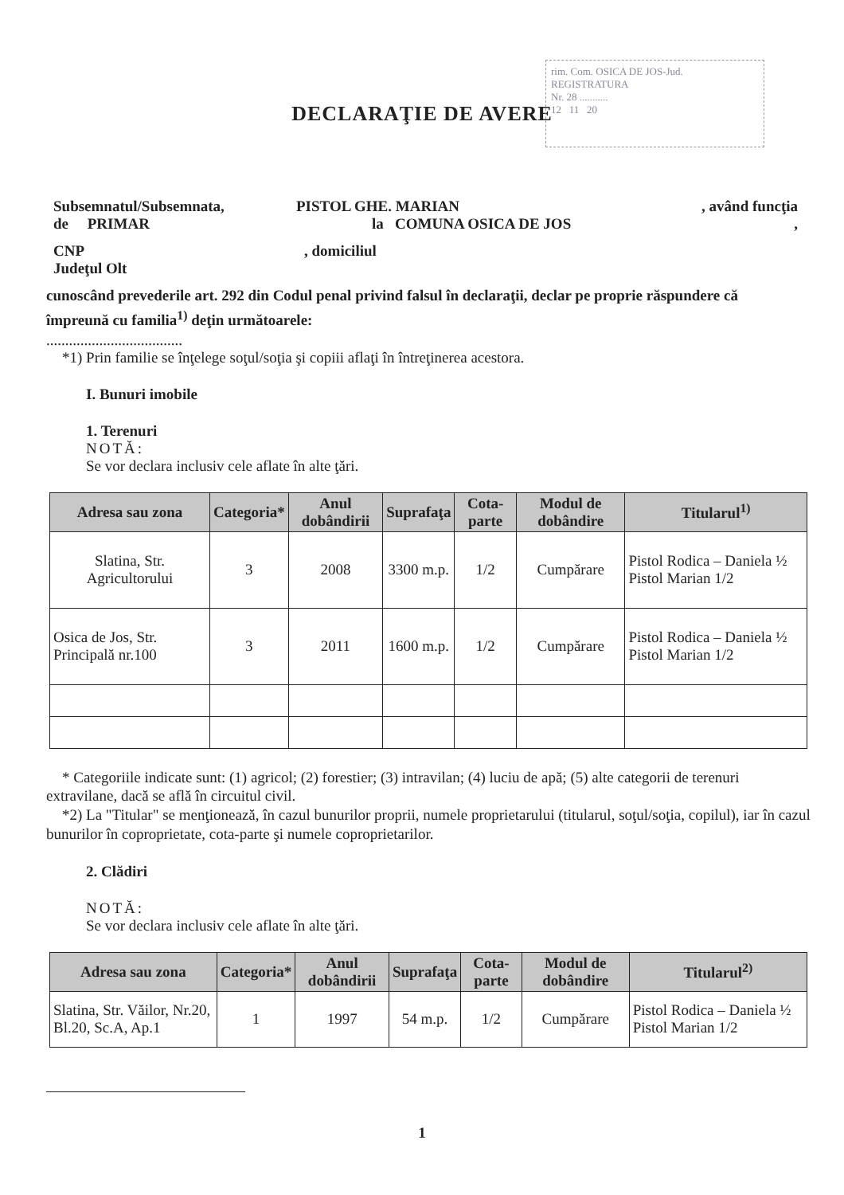rim. Com. OSICA DE JOS-Jud.
REGISTRATURA
Nr. 28 ...........
12 11 20
DECLARAŢIE DE AVERE
Subsemnatul/Subsemnata, PISTOL GHE. MARIAN, având funcţia
de PRIMAR la COMUNA OSICA DE JOS,
CNP, domiciliul
Judeţul Olt
cunoscând prevederile art. 292 din Codul penal privind falsul în declaraţii, declar pe proprie răspundere că împreună cu familia<sup>1)</sup> deţin următoarele:
....................................
*1) Prin familie se înţelege soţul/soţia şi copiii aflaţi în întreţinerea acestora.
I. Bunuri imobile
1. Terenuri
NOTĂ:
Se vor declara inclusiv cele aflate în alte ţări.
| Adresa sau zona | Categoria* | Anul dobândirii | Suprafaţa | Cota-parte | Modul de dobândire | Titularul<sup>1)</sup> |
| --- | --- | --- | --- | --- | --- | --- |
| Slatina, Str. Agricultorului | 3 | 2008 | 3300 m.p. | 1/2 | Cumpărare | Pistol Rodica – Daniela ½ Pistol Marian 1/2 |
| Osica de Jos, Str. Principală nr.100 | 3 | 2011 | 1600 m.p. | 1/2 | Cumpărare | Pistol Rodica – Daniela ½ Pistol Marian 1/2 |
* Categoriile indicate sunt: (1) agricol; (2) forestier; (3) intravilan; (4) luciu de apă; (5) alte categorii de terenuri extravilane, dacă se află în circuitul civil.
*2) La "Titular" se menţionează, în cazul bunurilor proprii, numele proprietarului (titularul, soţul/soţia, copilul), iar în cazul bunurilor în coproprietate, cota-parte şi numele coproprietarilor.
2. Clădiri
NOTĂ:
Se vor declara inclusiv cele aflate în alte ţări.
| Adresa sau zona | Categoria* | Anul dobândirii | Suprafaţa | Cota-parte | Modul de dobândire | Titularul<sup>2)</sup> |
| --- | --- | --- | --- | --- | --- | --- |
| Slatina, Str. Văilor, Nr.20, Bl.20, Sc.A, Ap.1 | 1 | 1997 | 54 m.p. | 1/2 | Cumpărare | Pistol Rodica – Daniela ½ Pistol Marian 1/2 |
1